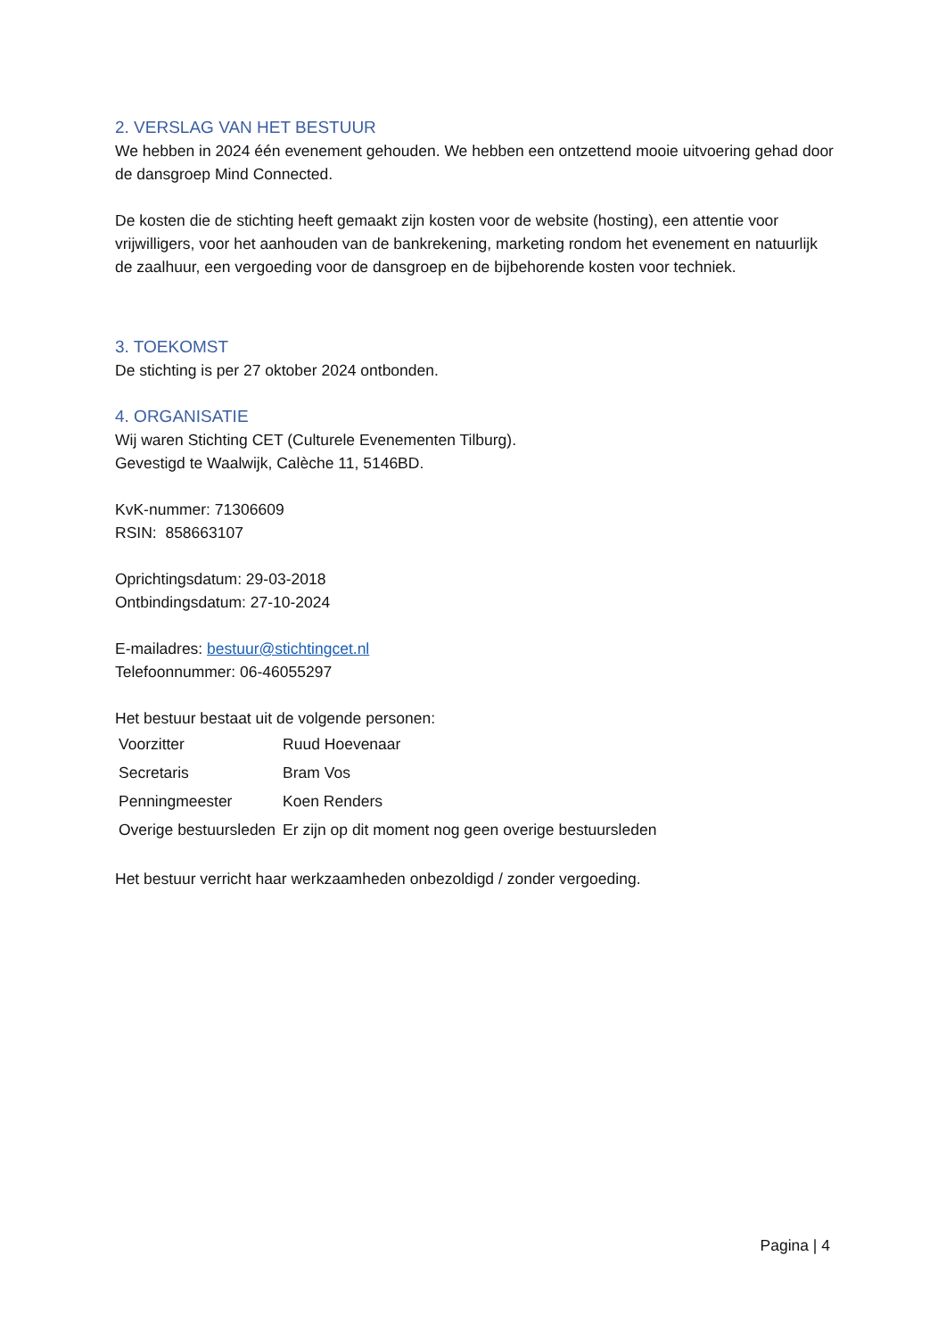2. VERSLAG VAN HET BESTUUR
We hebben in 2024 één evenement gehouden. We hebben een ontzettend mooie uitvoering gehad door de dansgroep Mind Connected.
De kosten die de stichting heeft gemaakt zijn kosten voor de website (hosting), een attentie voor vrijwilligers, voor het aanhouden van de bankrekening, marketing rondom het evenement en natuurlijk de zaalhuur, een vergoeding voor de dansgroep en de bijbehorende kosten voor techniek.
3. TOEKOMST
De stichting is per 27 oktober 2024 ontbonden.
4. ORGANISATIE
Wij waren Stichting CET (Culturele Evenementen Tilburg).
Gevestigd te Waalwijk, Calèche 11, 5146BD.
KvK-nummer: 71306609
RSIN: 858663107
Oprichtingsdatum: 29-03-2018
Ontbindingsdatum: 27-10-2024
E-mailadres: bestuur@stichtingcet.nl
Telefoonnummer: 06-46055297
Het bestuur bestaat uit de volgende personen:
| Voorzitter | Ruud Hoevenaar |
| Secretaris | Bram Vos |
| Penningmeester | Koen Renders |
| Overige bestuursleden | Er zijn op dit moment nog geen overige bestuursleden |
Het bestuur verricht haar werkzaamheden onbezoldigd / zonder vergoeding.
Pagina | 4